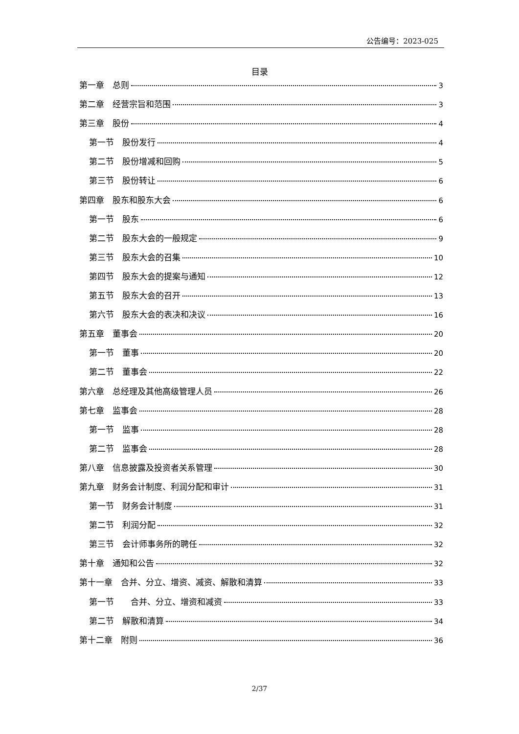公告编号：2023-025
目录
第一章　总则 3
第二章　经营宗旨和范围 3
第三章　股份 4
第一节　股份发行 4
第二节　股份增减和回购 5
第三节　股份转让 6
第四章　股东和股东大会 6
第一节　股东 6
第二节　股东大会的一般规定 9
第三节　股东大会的召集 10
第四节　股东大会的提案与通知 12
第五节　股东大会的召开 13
第六节　股东大会的表决和决议 16
第五章　董事会 20
第一节　董事 20
第二节　董事会 22
第六章　总经理及其他高级管理人员 26
第七章　监事会 28
第一节　监事 28
第二节　监事会 28
第八章　信息披露及投资者关系管理 30
第九章　财务会计制度、利润分配和审计 31
第一节　财务会计制度 31
第二节　利润分配 32
第三节　会计师事务所的聘任 32
第十章　通知和公告 32
第十一章　合并、分立、增资、减资、解散和清算 33
第一节　　合并、分立、增资和减资 33
第二节　解散和清算 34
第十二章　附则 36
2/37